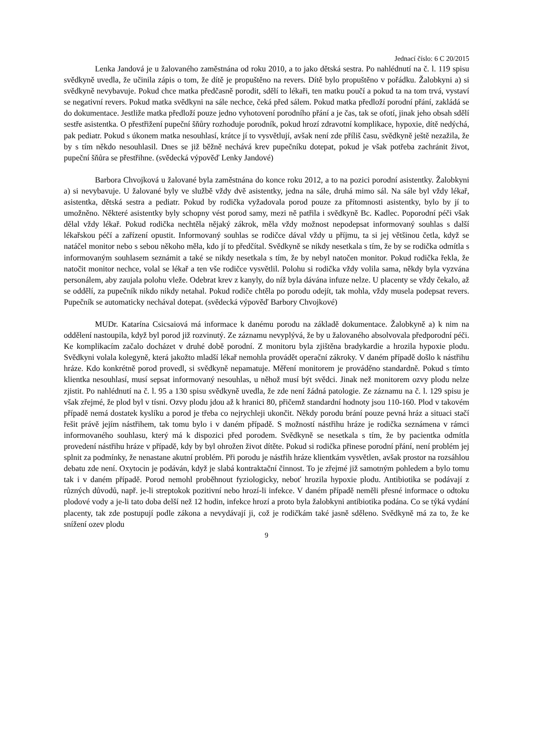Jednací číslo: 6 C 20/2015
Lenka Jandová je u žalovaného zaměstnána od roku 2010, a to jako dětská sestra. Po nahlédnutí na č. l. 119 spisu svědkyně uvedla, že učinila zápis o tom, že dítě je propuštěno na revers. Dítě bylo propuštěno v pořádku. Žalobkyni a) si svědkyně nevybavuje. Pokud chce matka předčasně porodit, sdělí to lékaři, ten matku poučí a pokud ta na tom trvá, vystaví se negativní revers. Pokud matka svědkyni na sále nechce, čeká před sálem. Pokud matka předloží porodní přání, zakládá se do dokumentace. Jestliže matka předloží pouze jedno vyhotovení porodního přání a je čas, tak se ofotí, jinak jeho obsah sdělí sestře asistentka. O přestřižení pupeční šňůry rozhoduje porodník, pokud hrozí zdravotní komplikace, hypoxie, dítě nedýchá, pak pediatr. Pokud s úkonem matka nesouhlasí, krátce jí to vysvětlují, avšak není zde příliš času, svědkyně ještě nezažila, že by s tím někdo nesouhlasil. Dnes se již běžně nechává krev pupečníku dotepat, pokud je však potřeba zachránit život, pupeční šňůra se přestřihne. (svědecká výpověď Lenky Jandové)
Barbora Chvojková u žalované byla zaměstnána do konce roku 2012, a to na pozici porodní asistentky. Žalobkyni a) si nevybavuje. U žalované byly ve službě vždy dvě asistentky, jedna na sále, druhá mimo sál. Na sále byl vždy lékař, asistentka, dětská sestra a pediatr. Pokud by rodička vyžadovala porod pouze za přítomnosti asistentky, bylo by jí to umožněno. Některé asistentky byly schopny vést porod samy, mezi ně patřila i svědkyně Bc. Kadlec. Poporodní péči však dělal vždy lékař. Pokud rodička nechtěla nějaký zákrok, měla vždy možnost nepodepsat informovaný souhlas s další lékařskou péčí a zařízení opustit. Informovaný souhlas se rodičce dával vždy u příjmu, ta si jej většinou četla, když se natáčel monitor nebo s sebou někoho měla, kdo jí to předčítal. Svědkyně se nikdy nesetkala s tím, že by se rodička odmítla s informovaným souhlasem seznámit a také se nikdy nesetkala s tím, že by nebyl natočen monitor. Pokud rodička řekla, že natočit monitor nechce, volal se lékař a ten vše rodičce vysvětlil. Polohu si rodička vždy volila sama, někdy byla vyzvána personálem, aby zaujala polohu vleže. Odebrat krev z kanyly, do níž byla dávána infuze nelze. U placenty se vždy čekalo, až se oddělí, za pupečník nikdo nikdy netahal. Pokud rodiče chtěla po porodu odejít, tak mohla, vždy musela podepsat revers. Pupečník se automaticky nechával dotepat. (svědecká výpověď Barbory Chvojkové)
MUDr. Katarína Csicsaiová má informace k danému porodu na základě dokumentace. Žalobkyně a) k nim na oddělení nastoupila, když byl porod již rozvinutý. Ze záznamu nevyplývá, že by u žalovaného absolvovala předporodní péči. Ke komplikacím začalo docházet v druhé době porodní. Z monitoru byla zjištěna bradykardie a hrozila hypoxie plodu. Svědkyni volala kolegyně, která jakožto mladší lékař nemohla provádět operační zákroky. V daném případě došlo k nástřihu hráze. Kdo konkrétně porod provedl, si svědkyně nepamatuje. Měření monitorem je prováděno standardně. Pokud s tímto klientka nesouhlasí, musí sepsat informovaný nesouhlas, u něhož musí být svědci. Jinak než monitorem ozvy plodu nelze zjistit. Po nahlédnutí na č. l. 95 a 130 spisu svědkyně uvedla, že zde není žádná patologie. Ze záznamu na č. l. 129 spisu je však zřejmé, že plod byl v tísni. Ozvy plodu jdou až k hranici 80, přičemž standardní hodnoty jsou 110-160. Plod v takovém případě nemá dostatek kyslíku a porod je třeba co nejrychleji ukončit. Někdy porodu brání pouze pevná hráz a situaci stačí řešit právě jejím nástřihem, tak tomu bylo i v daném případě. S možností nástřihu hráze je rodička seznámena v rámci informovaného souhlasu, který má k dispozici před porodem. Svědkyně se nesetkala s tím, že by pacientka odmítla provedení nástřihu hráze v případě, kdy by byl ohrožen život dítěte. Pokud si rodička přinese porodní přání, není problém jej splnit za podmínky, že nenastane akutní problém. Při porodu je nástřih hráze klientkám vysvětlen, avšak prostor na rozsáhlou debatu zde není. Oxytocin je podáván, když je slabá kontraktační činnost. To je zřejmé již samotným pohledem a bylo tomu tak i v daném případě. Porod nemohl proběhnout fyziologicky, neboť hrozila hypoxie plodu. Antibiotika se podávají z různých důvodů, např. je-li streptokok pozitivní nebo hrozí-li infekce. V daném případě neměli přesné informace o odtoku plodové vody a je-li tato doba delší než 12 hodin, infekce hrozí a proto byla žalobkyni antibiotika podána. Co se týká vydání placenty, tak zde postupují podle zákona a nevydávají ji, což je rodičkám také jasně sděleno. Svědkyně má za to, že ke snížení ozev plodu
9